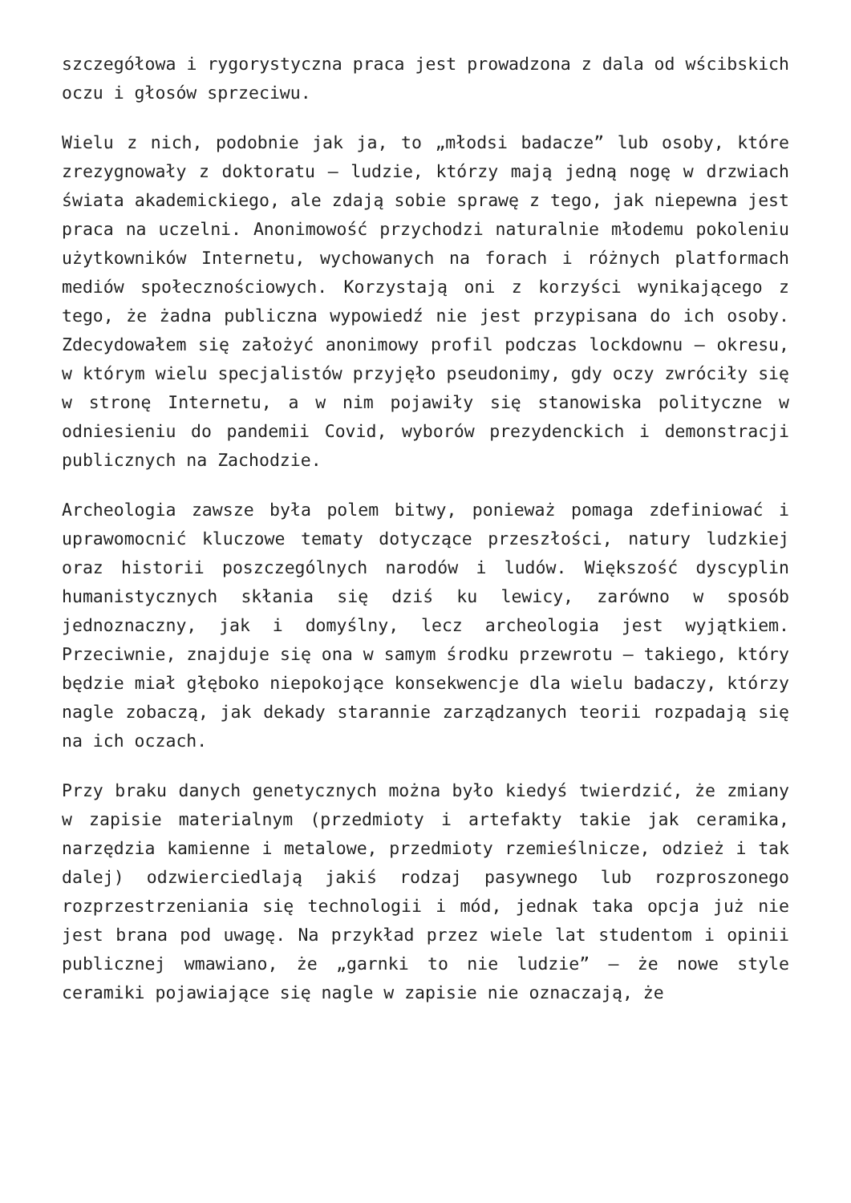szczegółowa i rygorystyczna praca jest prowadzona z dala od wścibskich oczu i głosów sprzeciwu.
Wielu z nich, podobnie jak ja, to „młodsi badacze” lub osoby, które zrezygnowały z doktoratu – ludzie, którzy mają jedną nogę w drzwiach świata akademickiego, ale zdają sobie sprawę z tego, jak niepewna jest praca na uczelni. Anonimowość przychodzi naturalnie młodemu pokoleniu użytkowników Internetu, wychowanych na forach i różnych platformach mediów społecznościowych. Korzystają oni z korzyści wynikającego z tego, że żadna publiczna wypowiedź nie jest przypisana do ich osoby. Zdecydowałem się założyć anonimowy profil podczas lockdownu – okresu, w którym wielu specjalistów przyjęło pseudonimy, gdy oczy zwróciły się w stronę Internetu, a w nim pojawiły się stanowiska polityczne w odniesieniu do pandemii Covid, wyborów prezydenckich i demonstracji publicznych na Zachodzie.
Archeologia zawsze była polem bitwy, ponieważ pomaga zdefiniować i uprawomocnić kluczowe tematy dotyczące przeszłości, natury ludzkiej oraz historii poszczególnych narodów i ludów. Większość dyscyplin humanistycznych skłania się dziś ku lewicy, zarówno w sposób jednoznaczny, jak i domyślny, lecz archeologia jest wyjątkiem. Przeciwnie, znajduje się ona w samym środku przewrotu – takiego, który będzie miał głęboko niepokojące konsekwencje dla wielu badaczy, którzy nagle zobaczą, jak dekady starannie zarządzanych teorii rozpadają się na ich oczach.
Przy braku danych genetycznych można było kiedyś twierdzić, że zmiany w zapisie materialnym (przedmioty i artefakty takie jak ceramika, narzędzia kamienne i metalowe, przedmioty rzemieślnicze, odzież i tak dalej) odzwierciedlają jakiś rodzaj pasywnego lub rozproszonego rozprzestrzeniania się technologii i mód, jednak taka opcja już nie jest brana pod uwagę. Na przykład przez wiele lat studentom i opinii publicznej wmawiano, że „garnki to nie ludzie” – że nowe style ceramiki pojawiające się nagle w zapisie nie oznaczają, że